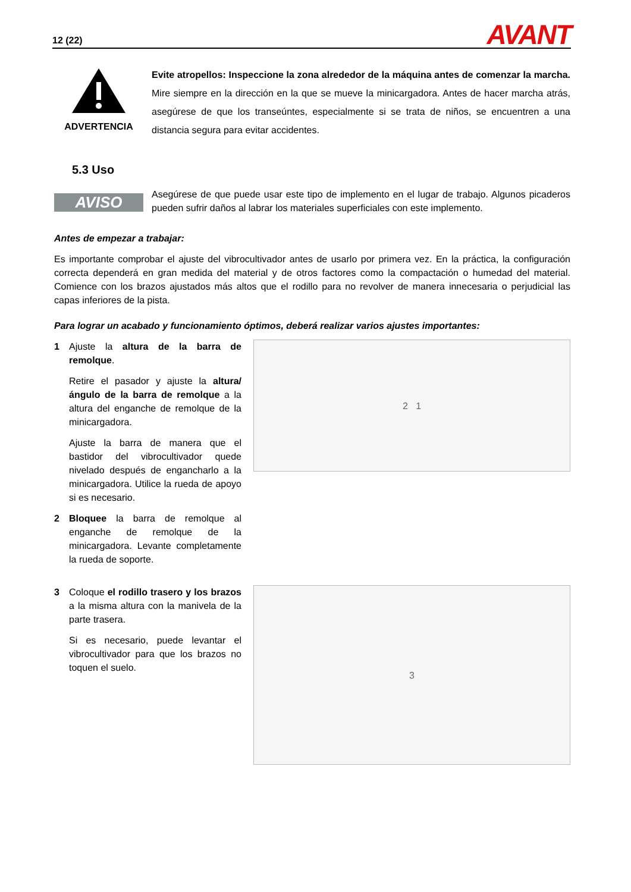12 (22) AVANT
ADVERTENCIA
Evite atropellos: Inspeccione la zona alrededor de la máquina antes de comenzar la marcha. Mire siempre en la dirección en la que se mueve la minicargadora. Antes de hacer marcha atrás, asegúrese de que los transeúntes, especialmente si se trata de niños, se encuentren a una distancia segura para evitar accidentes.
5.3 Uso
AVISO
Asegúrese de que puede usar este tipo de implemento en el lugar de trabajo. Algunos picaderos pueden sufrir daños al labrar los materiales superficiales con este implemento.
Antes de empezar a trabajar:
Es importante comprobar el ajuste del vibrocultivador antes de usarlo por primera vez. En la práctica, la configuración correcta dependerá en gran medida del material y de otros factores como la compactación o humedad del material. Comience con los brazos ajustados más altos que el rodillo para no revolver de manera innecesaria o perjudicial las capas inferiores de la pista.
Para lograr un acabado y funcionamiento óptimos, deberá realizar varios ajustes importantes:
1 Ajuste la altura de la barra de remolque.
Retire el pasador y ajuste la altura/ángulo de la barra de remolque a la altura del enganche de remolque de la minicargadora.
Ajuste la barra de manera que el bastidor del vibrocultivador quede nivelado después de engancharlo a la minicargadora. Utilice la rueda de apoyo si es necesario.
2 Bloquee la barra de remolque al enganche de remolque de la minicargadora. Levante completamente la rueda de soporte.
2 1
3 Coloque el rodillo trasero y los brazos a la misma altura con la manivela de la parte trasera.
Si es necesario, puede levantar el vibrocultivador para que los brazos no toquen el suelo.
3